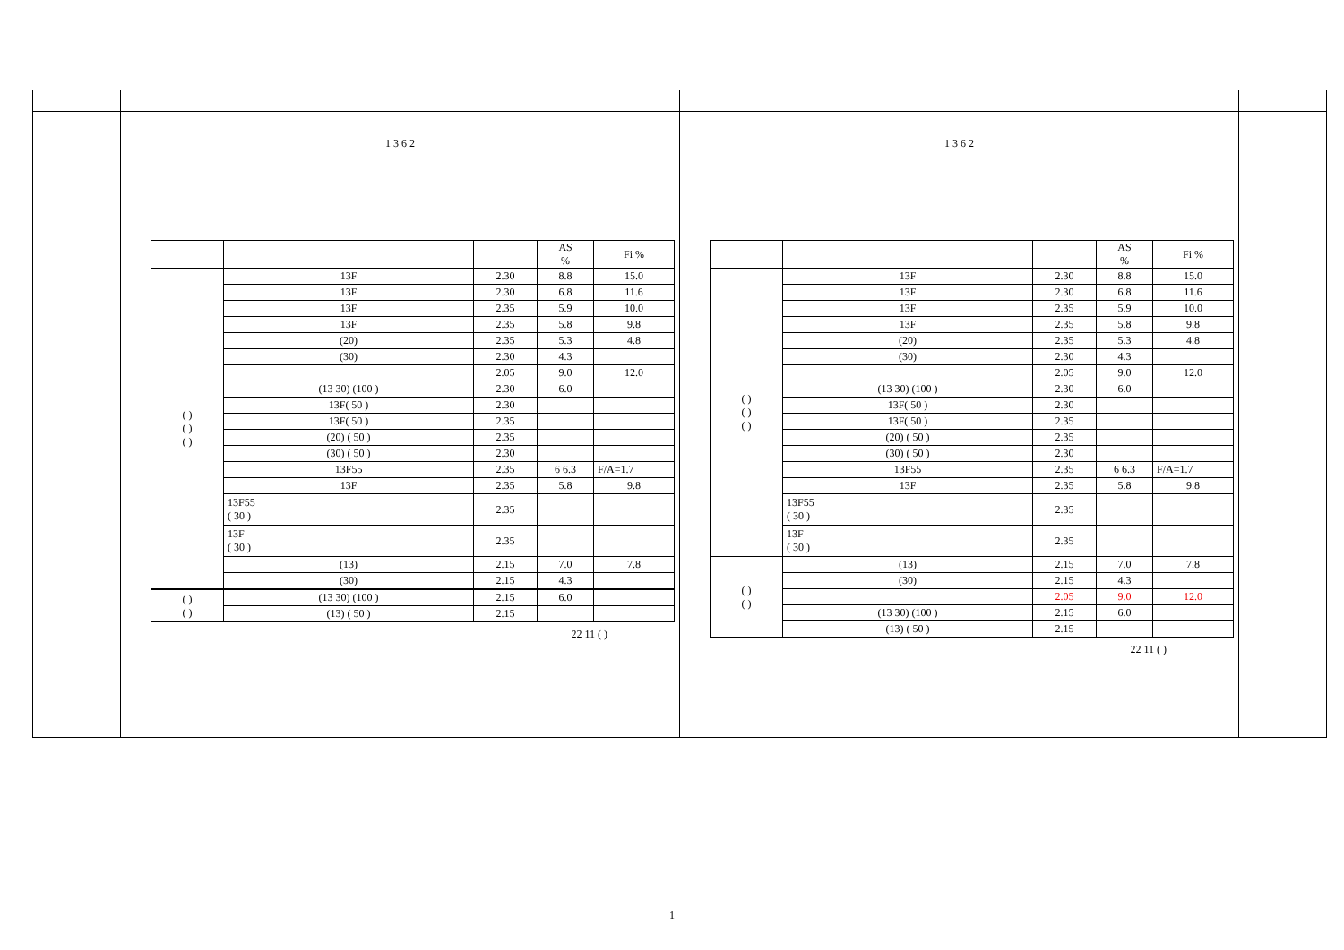| | 1 3 6 2 / / / / AS % / Fi % / / --- / --- / --- / --- / --- / / ( ) ( ) ( ) / 13F / 2.30 / 8.8 / 15.0 / / / 13F / 2.30 / 6.8 / 11.6 / / / 13F / 2.35 / 5.9 / 10.0 / / / 13F / 2.35 / 5.8 / 9.8 / / / (20) / 2.35 / 5.3 / 4.8 / / / (30) / 2.30 / 4.3 / / / / / 2.05 / 9.0 / 12.0 / / / (13 30) (100 ) / 2.30 / 6.0 / / / / 13F( 50 ) / 2.30 / / / / / 13F( 50 ) / 2.35 / / / / / (20) ( 50 ) / 2.35 / / / / / (30) ( 50 ) / 2.30 / / / / / 13F55 / 2.35 / 6 6.3 / F/A=1.7 / / / 13F / 2.35 / 5.8 / 9.8 / / / 13F55 ( 30 ) / 2.35 / / / / / 13F ( 30 ) / 2.35 / / / / / (13) / 2.15 / 7.0 / 7.8 / / / (30) / 2.15 / 4.3 / / / ( ) ( ) / (13 30) (100 ) / 2.15 / 6.0 / / / / (13) ( 50 ) / 2.15 / / / 22 11 ( ) | 1 3 6 2 / / / / AS % / Fi % / / --- / --- / --- / --- / --- / / ( ) ( ) ( ) / 13F / 2.30 / 8.8 / 15.0 / / / 13F / 2.30 / 6.8 / 11.6 / / / 13F / 2.35 / 5.9 / 10.0 / / / 13F / 2.35 / 5.8 / 9.8 / / / (20) / 2.35 / 5.3 / 4.8 / / / (30) / 2.30 / 4.3 / / / / / 2.05 / 9.0 / 12.0 / / / (13 30) (100 ) / 2.30 / 6.0 / / / / 13F( 50 ) / 2.30 / / / / / 13F( 50 ) / 2.35 / / / / / (20) ( 50 ) / 2.35 / / / / / (30) ( 50 ) / 2.30 / / / / / 13F55 / 2.35 / 6 6.3 / F/A=1.7 / / / 13F / 2.35 / 5.8 / 9.8 / / / 13F55 ( 30 ) / 2.35 / / / / / 13F ( 30 ) / 2.35 / / / / ( ) ( ) / (13) / 2.15 / 7.0 / 7.8 / / / (30) / 2.15 / 4.3 / / / / / 2.05 / 9.0 / 12.0 / / / (13 30) (100 ) / 2.15 / 6.0 / / / / (13) ( 50 ) / 2.15 / / / 22 11 ( ) | |
1